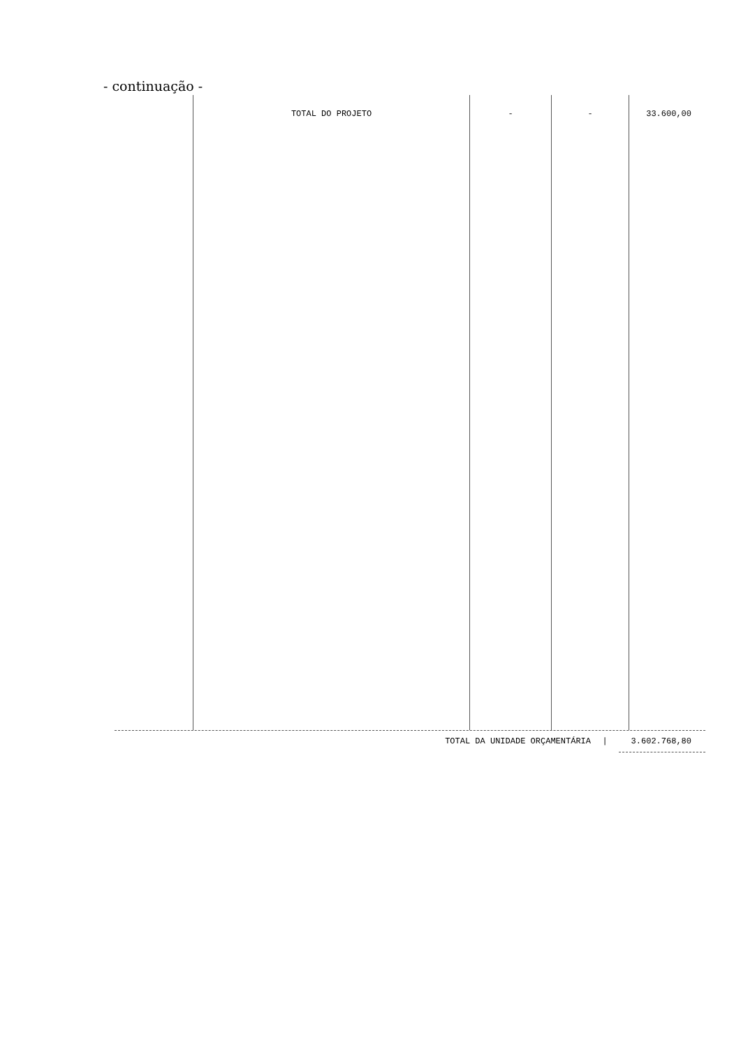- continuação -
| | TOTAL DO PROJETO | - | - | 33.600,00 |
TOTAL DA UNIDADE ORÇAMENTÁRIA | 3.602.768,80